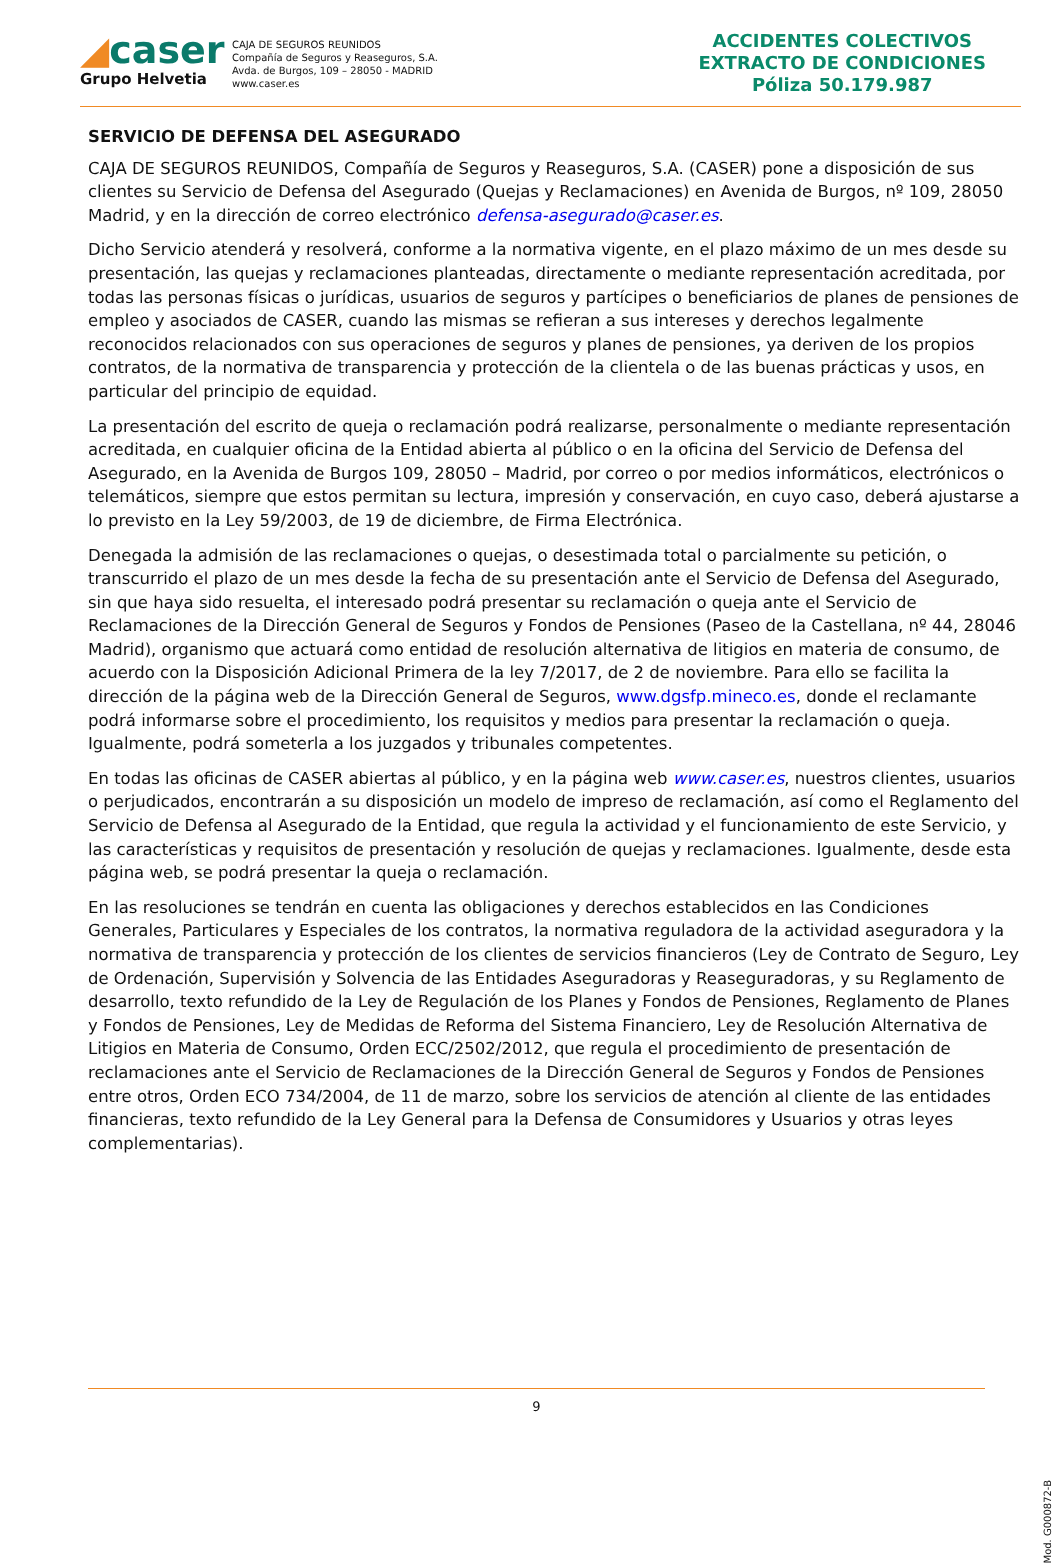◢caser
Grupo Helvetia
CAJA DE SEGUROS REUNIDOS
Compañía de Seguros y Reaseguros, S.A.
Avda. de Burgos, 109 – 28050 - MADRID
www.caser.es
ACCIDENTES COLECTIVOS
EXTRACTO DE CONDICIONES
Póliza 50.179.987
SERVICIO DE DEFENSA DEL ASEGURADO
CAJA DE SEGUROS REUNIDOS, Compañía de Seguros y Reaseguros, S.A. (CASER) pone a disposición de sus clientes su Servicio de Defensa del Asegurado (Quejas y Reclamaciones) en Avenida de Burgos, nº 109, 28050 Madrid, y en la dirección de correo electrónico defensa-asegurado@caser.es.
Dicho Servicio atenderá y resolverá, conforme a la normativa vigente, en el plazo máximo de un mes desde su presentación, las quejas y reclamaciones planteadas, directamente o mediante representación acreditada, por todas las personas físicas o jurídicas, usuarios de seguros y partícipes o beneficiarios de planes de pensiones de empleo y asociados de CASER, cuando las mismas se refieran a sus intereses y derechos legalmente reconocidos relacionados con sus operaciones de seguros y planes de pensiones, ya deriven de los propios contratos, de la normativa de transparencia y protección de la clientela o de las buenas prácticas y usos, en particular del principio de equidad.
La presentación del escrito de queja o reclamación podrá realizarse, personalmente o mediante representación acreditada, en cualquier oficina de la Entidad abierta al público o en la oficina del Servicio de Defensa del Asegurado, en la Avenida de Burgos 109, 28050 – Madrid, por correo o por medios informáticos, electrónicos o telemáticos, siempre que estos permitan su lectura, impresión y conservación, en cuyo caso, deberá ajustarse a lo previsto en la Ley 59/2003, de 19 de diciembre, de Firma Electrónica.
Denegada la admisión de las reclamaciones o quejas, o desestimada total o parcialmente su petición, o transcurrido el plazo de un mes desde la fecha de su presentación ante el Servicio de Defensa del Asegurado, sin que haya sido resuelta, el interesado podrá presentar su reclamación o queja ante el Servicio de Reclamaciones de la Dirección General de Seguros y Fondos de Pensiones (Paseo de la Castellana, nº 44, 28046 Madrid), organismo que actuará como entidad de resolución alternativa de litigios en materia de consumo, de acuerdo con la Disposición Adicional Primera de la ley 7/2017, de 2 de noviembre. Para ello se facilita la dirección de la página web de la Dirección General de Seguros, www.dgsfp.mineco.es, donde el reclamante podrá informarse sobre el procedimiento, los requisitos y medios para presentar la reclamación o queja. Igualmente, podrá someterla a los juzgados y tribunales competentes.
En todas las oficinas de CASER abiertas al público, y en la página web www.caser.es, nuestros clientes, usuarios o perjudicados, encontrarán a su disposición un modelo de impreso de reclamación, así como el Reglamento del Servicio de Defensa al Asegurado de la Entidad, que regula la actividad y el funcionamiento de este Servicio, y las características y requisitos de presentación y resolución de quejas y reclamaciones. Igualmente, desde esta página web, se podrá presentar la queja o reclamación.
En las resoluciones se tendrán en cuenta las obligaciones y derechos establecidos en las Condiciones Generales, Particulares y Especiales de los contratos, la normativa reguladora de la actividad aseguradora y la normativa de transparencia y protección de los clientes de servicios financieros (Ley de Contrato de Seguro, Ley de Ordenación, Supervisión y Solvencia de las Entidades Aseguradoras y Reaseguradoras, y su Reglamento de desarrollo, texto refundido de la Ley de Regulación de los Planes y Fondos de Pensiones, Reglamento de Planes y Fondos de Pensiones, Ley de Medidas de Reforma del Sistema Financiero, Ley de Resolución Alternativa de Litigios en Materia de Consumo, Orden ECC/2502/2012, que regula el procedimiento de presentación de reclamaciones ante el Servicio de Reclamaciones de la Dirección General de Seguros y Fondos de Pensiones entre otros, Orden ECO 734/2004, de 11 de marzo, sobre los servicios de atención al cliente de las entidades financieras, texto refundido de la Ley General para la Defensa de Consumidores y Usuarios y otras leyes complementarias).
9
Mod. G000872-B